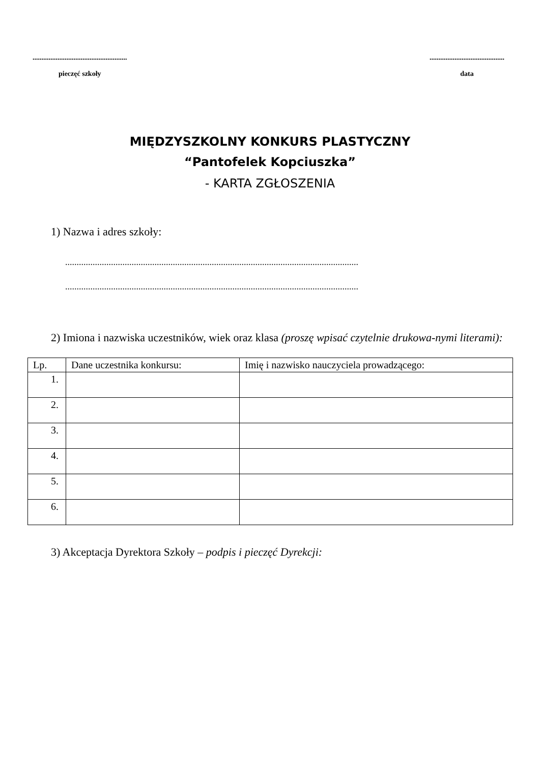.....................................................
pieczęć szkoły
..........................................
data
MIĘDZYSZKOLNY KONKURS PLASTYCZNY
“Pantofelek Kopciuszka”
- KARTA ZGŁOSZENIA
1) Nazwa i adres szkoły:
................................................................................................................................
................................................................................................................................
2) Imiona i nazwiska uczestników, wiek oraz klasa (proszę wpisać czytelnie drukowa-nymi literami):
| Lp. | Dane uczestnika konkursu: | Imię i nazwisko nauczyciela prowadzącego: |
| --- | --- | --- |
| 1. | | |
| 2. | | |
| 3. | | |
| 4. | | |
| 5. | | |
| 6. | | |
3) Akceptacja Dyrektora Szkoły – podpis i pieczęć Dyrekcji: